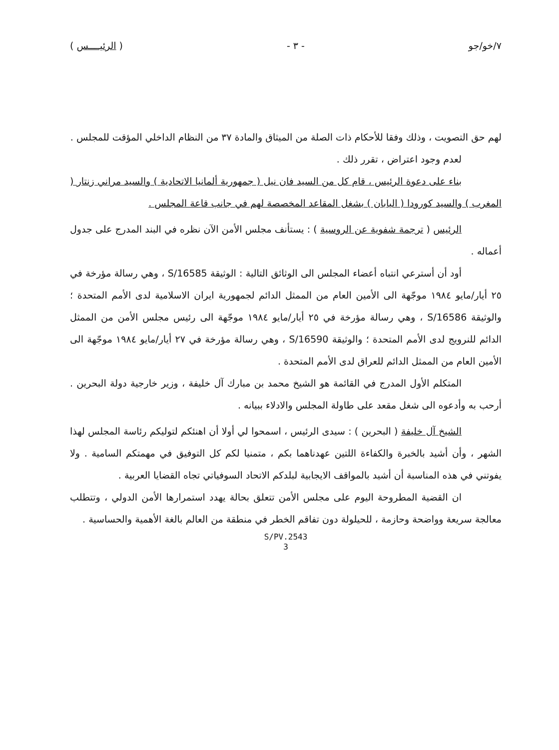٧/خو/جو - ٣ - ( الرئيــــس )
لهم حق التصويت ، وذلك وفقا للأحكام ذات الصلة من الميثاق والمادة ٣٧ من النظام الداخلي المؤقت للمجلس .
لعدم وجود اعتراض ، تقرر ذلك .
بناء على دعوة الرئيس ، قام كل من السيد فان نيل ( جمهورية ألمانيا الاتحادية ) والسيد مراني زنتار ( المغرب ) والسيد كورودا ( اليابان ) بشغل المقاعد المخصصة لهم في جانب قاعة المجلس .
الرئيس ( ترجمة شفوية عن الروسية ) : يستأنف مجلس الأمن الآن نظره في البند المدرج على جدول أعماله .
أود أن أسترعي انتباه أعضاء المجلس الى الوثائق التالية : الوثيقة S/16585 ، وهي رسالة مؤرخة في ٢٥ أيار/مايو ١٩٨٤ موجّهة الى الأمين العام من الممثل الدائم لجمهورية ايران الاسلامية لدى الأمم المتحدة ؛ والوثيقة S/16586 ، وهي رسالة مؤرخة في ٢٥ أيار/مايو ١٩٨٤ موجّهة الى رئيس مجلس الأمن من الممثل الدائم للنرويج لدى الأمم المتحدة ؛ والوثيقة S/16590 ، وهي رسالة مؤرخة في ٢٧ أيار/مايو ١٩٨٤ موجّهة الى الأمين العام من الممثل الدائم للعراق لدى الأمم المتحدة .
المتكلم الأول المدرج في القائمة هو الشيخ محمد بن مبارك آل خليفة ، وزير خارجية دولة البحرين . أرحب به وأدعوه الى شغل مقعد على طاولة المجلس والادلاء ببيانه .
الشيخ آل خليفة ( البحرين ) : سيدى الرئيس ، اسمحوا لي أولا أن اهنئكم لتوليكم رئاسة المجلس لهذا الشهر ، وأن أشيد بالخبرة والكفاءة اللتين عهدناهما بكم ، متمنيا لكم كل التوفيق في مهمتكم السامية . ولا يفوتني في هذه المناسبة أن أشيد بالمواقف الايجابية لبلدكم الاتحاد السوفياتي تجاه القضايا العربية .
ان القضية المطروحة اليوم على مجلس الأمن تتعلق بحالة يهدد استمرارها الأمن الدولي ، وتتطلب معالجة سريعة وواضحة وحازمة ، للحيلولة دون تفاقم الخطر في منطقة من العالم بالغة الأهمية والحساسية .
S/PV.2543
3